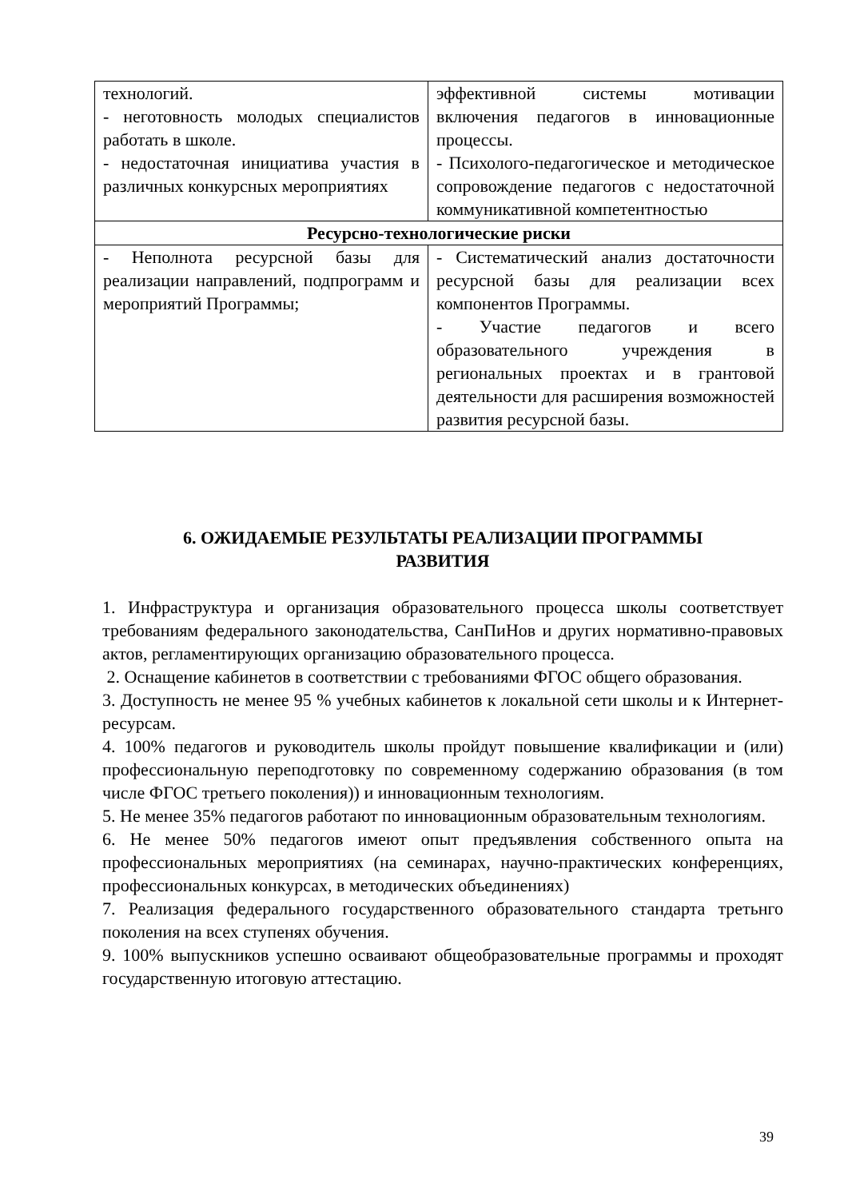| технологий. - неготовность молодых специалистов работать в школе. - недостаточная инициатива участия в различных конкурсных мероприятиях | эффективной системы мотивации включения педагогов в инновационные процессы. - Психолого-педагогическое и методическое сопровождение педагогов с недостаточной коммуникативной компетентностью |
| Ресурсно-технологические риски | |
| - Неполнота ресурсной базы для реализации направлений, подпрограмм и мероприятий Программы; | - Систематический анализ достаточности ресурсной базы для реализации всех компонентов Программы. - Участие педагогов и всего образовательного учреждения в региональных проектах и в грантовой деятельности для расширения возможностей развития ресурсной базы. |
6. ОЖИДАЕМЫЕ РЕЗУЛЬТАТЫ РЕАЛИЗАЦИИ ПРОГРАММЫ
РАЗВИТИЯ
1. Инфраструктура и организация образовательного процесса школы соответствует требованиям федерального законодательства, СанПиНов и других нормативно-правовых актов, регламентирующих организацию образовательного процесса.
2. Оснащение кабинетов в соответствии с требованиями ФГОС общего образования.
3. Доступность не менее 95 % учебных кабинетов к локальной сети школы и к Интернет-ресурсам.
4. 100% педагогов и руководитель школы пройдут повышение квалификации и (или) профессиональную переподготовку по современному содержанию образования (в том числе ФГОС третьего поколения)) и инновационным технологиям.
5. Не менее 35% педагогов работают по инновационным образовательным технологиям.
6. Не менее 50% педагогов имеют опыт предъявления собственного опыта на профессиональных мероприятиях (на семинарах, научно-практических конференциях, профессиональных конкурсах, в методических объединениях)
7. Реализация федерального государственного образовательного стандарта третьнго поколения на всех ступенях обучения.
9. 100% выпускников успешно осваивают общеобразовательные программы и проходят государственную итоговую аттестацию.
39